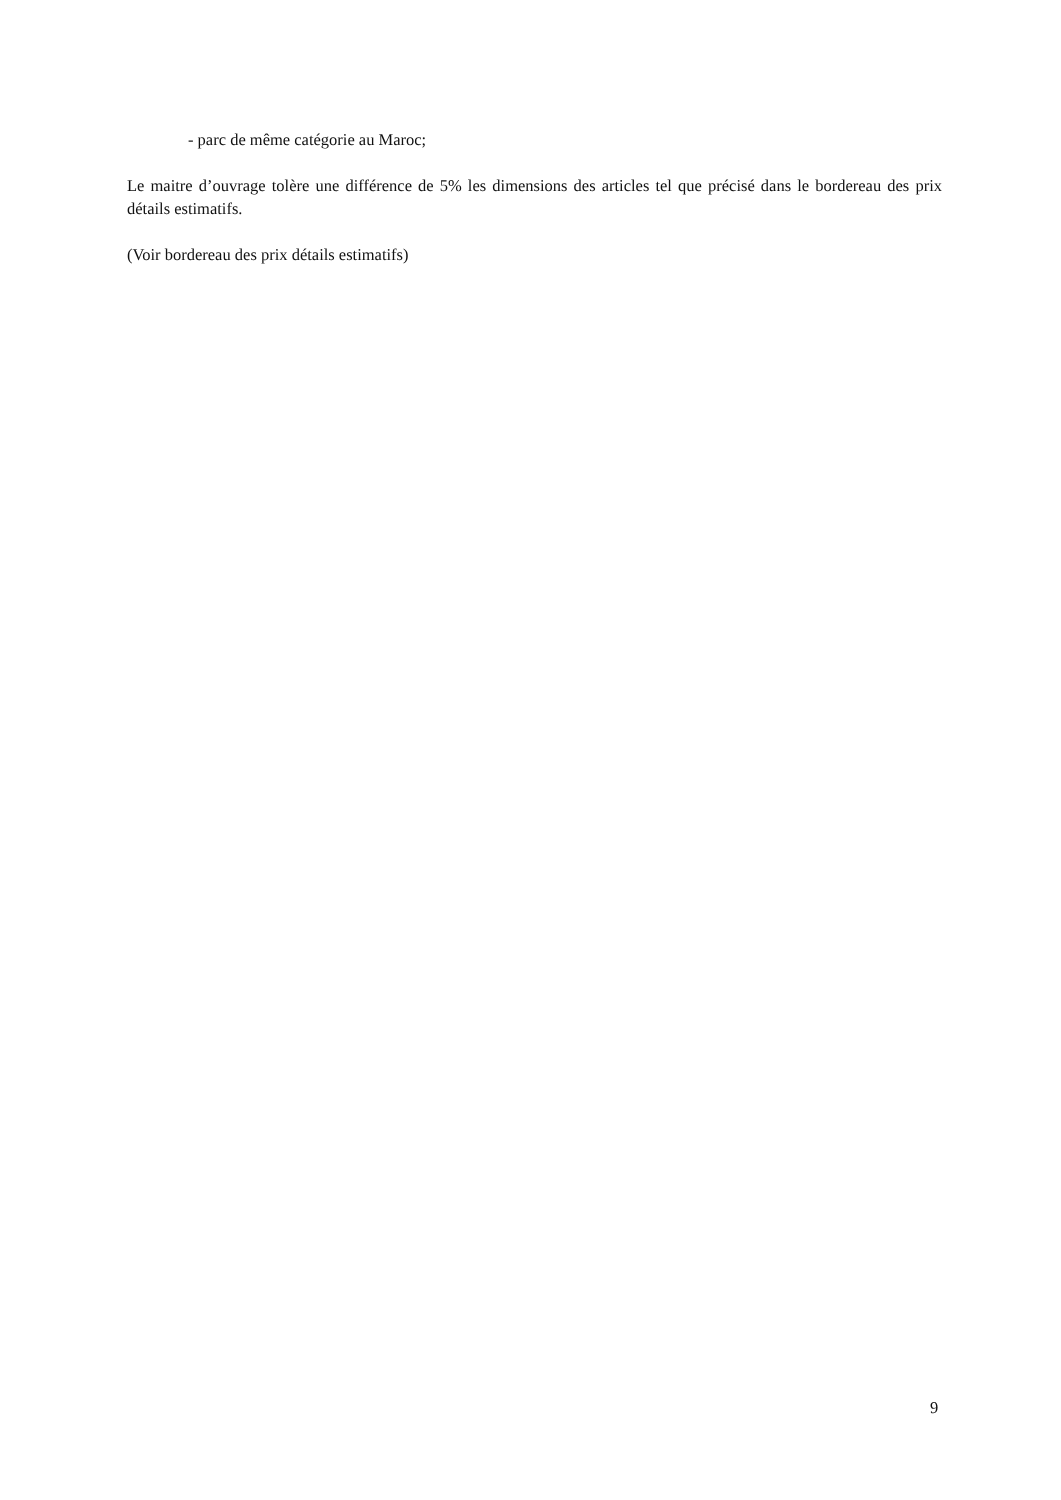- parc de même catégorie au Maroc;
Le maitre d’ouvrage tolère une différence de 5% les dimensions des articles tel que précisé dans le bordereau des prix détails estimatifs.
(Voir bordereau des prix détails estimatifs)
9